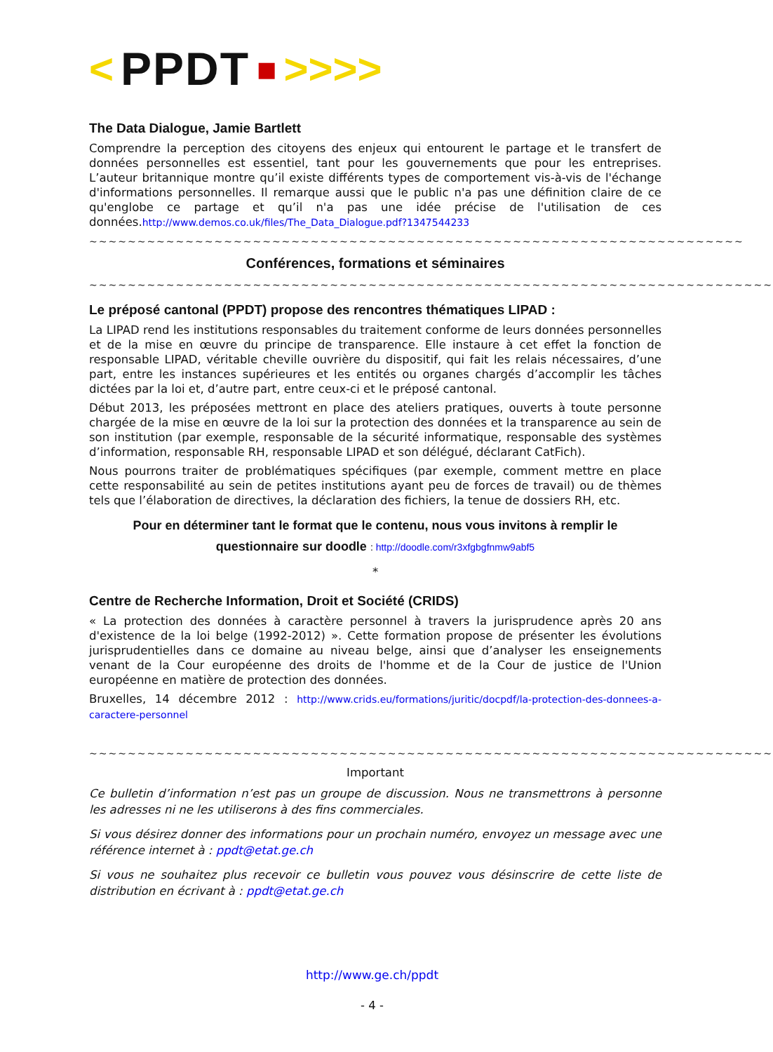< PPDT ■ >>>>
The Data Dialogue, Jamie Bartlett
Comprendre la perception des citoyens des enjeux qui entourent le partage et le transfert de données personnelles est essentiel, tant pour les gouvernements que pour les entreprises. L’auteur britannique montre qu’il existe différents types de comportement vis-à-vis de l'échange d'informations personnelles. Il remarque aussi que le public n'a pas une définition claire de ce qu'englobe ce partage et qu’il n'a pas une idée précise de l'utilisation de ces données.http://www.demos.co.uk/files/The_Data_Dialogue.pdf?1347544233
~~~~~~~~~~~~~~~~~~~~~~~~~~~~~~~~~~~~~~~~~~~~~~~~~~~~~~~~~~~~~~~~~~~~
Conférences, formations et séminaires
~~~~~~~~~~~~~~~~~~~~~~~~~~~~~~~~~~~~~~~~~~~~~~~~~~~~~~~~~~~~~~~~~~~~~~~
Le préposé cantonal (PPDT) propose des rencontres thématiques LIPAD :
La LIPAD rend les institutions responsables du traitement conforme de leurs données personnelles et de la mise en œuvre du principe de transparence. Elle instaure à cet effet la fonction de responsable LIPAD, véritable cheville ouvrière du dispositif, qui fait les relais nécessaires, d’une part, entre les instances supérieures et les entités ou organes chargés d’accomplir les tâches dictées par la loi et, d’autre part, entre ceux-ci et le préposé cantonal.
Début 2013, les préposées mettront en place des ateliers pratiques, ouverts à toute personne chargée de la mise en œuvre de la loi sur la protection des données et la transparence au sein de son institution (par exemple, responsable de la sécurité informatique, responsable des systèmes d’information, responsable RH, responsable LIPAD et son délégué, déclarant CatFich).
Nous pourrons traiter de problématiques spécifiques (par exemple, comment mettre en place cette responsabilité au sein de petites institutions ayant peu de forces de travail) ou de thèmes tels que l’élaboration de directives, la déclaration des fichiers, la tenue de dossiers RH, etc.
Pour en déterminer tant le format que le contenu, nous vous invitons à remplir le
questionnaire sur doodle : http://doodle.com/r3xfgbgfnmw9abf5
*
Centre de Recherche Information, Droit et Société (CRIDS)
« La protection des données à caractère personnel à travers la jurisprudence après 20 ans d'existence de la loi belge (1992-2012) ». Cette formation propose de présenter les évolutions jurisprudentielles dans ce domaine au niveau belge, ainsi que d’analyser les enseignements venant de la Cour européenne des droits de l'homme et de la Cour de justice de l'Union européenne en matière de protection des données.
Bruxelles, 14 décembre 2012 : http://www.crids.eu/formations/juritic/docpdf/la-protection-des-donnees-a-caractere-personnel
~~~~~~~~~~~~~~~~~~~~~~~~~~~~~~~~~~~~~~~~~~~~~~~~~~~~~~~~~~~~~~~~~~~~~~~
Important
Ce bulletin d’information n’est pas un groupe de discussion. Nous ne transmettrons à personne les adresses ni ne les utiliserons à des fins commerciales.
Si vous désirez donner des informations pour un prochain numéro, envoyez un message avec une référence internet à : ppdt@etat.ge.ch
Si vous ne souhaitez plus recevoir ce bulletin vous pouvez vous désinscrire de cette liste de distribution en écrivant à : ppdt@etat.ge.ch
http://www.ge.ch/ppdt
- 4 -